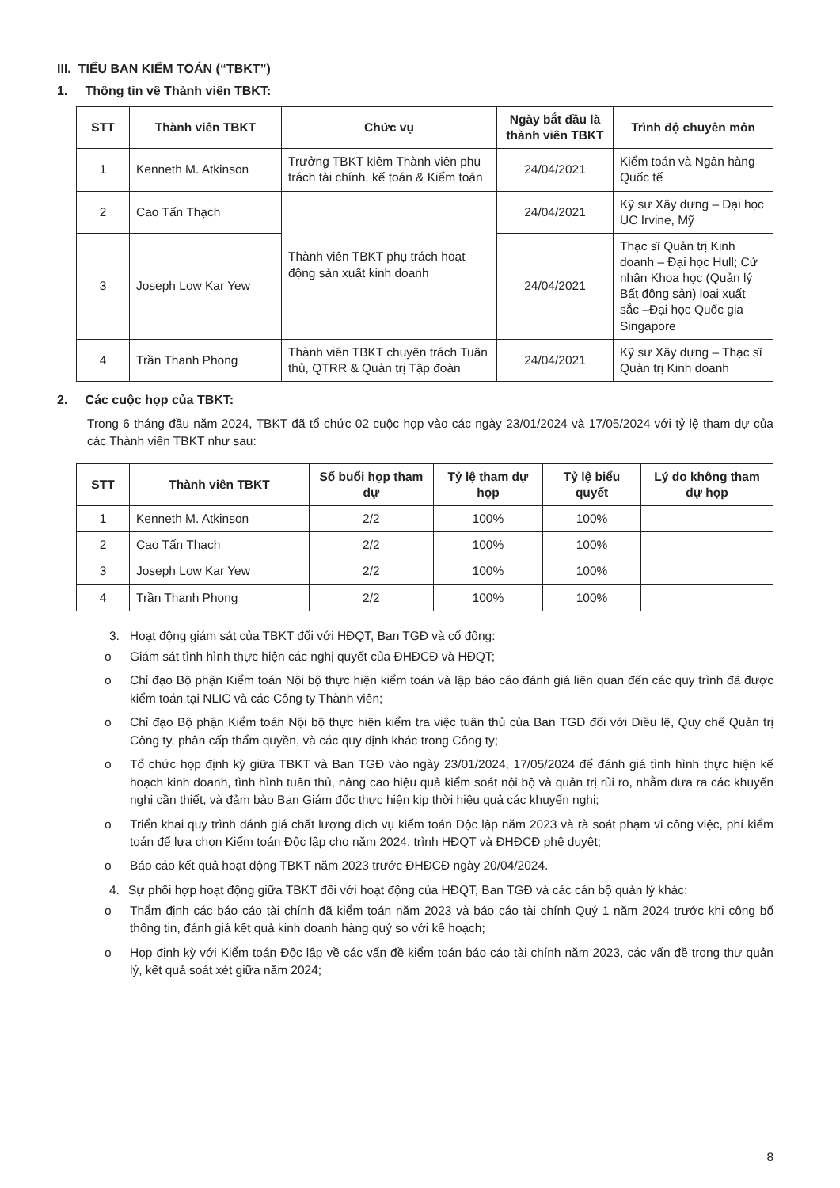III. TIỂU BAN KIỂM TOÁN (“TBKT”)
1. Thông tin về Thành viên TBKT:
| STT | Thành viên TBKT | Chức vụ | Ngày bắt đầu là thành viên TBKT | Trình độ chuyên môn |
| --- | --- | --- | --- | --- |
| 1 | Kenneth M. Atkinson | Trưởng TBKT kiêm Thành viên phụ trách tài chính, kế toán & Kiểm toán | 24/04/2021 | Kiểm toán và Ngân hàng Quốc tế |
| 2 | Cao Tấn Thạch | Thành viên TBKT phụ trách hoạt động sản xuất kinh doanh | 24/04/2021 | Kỹ sư Xây dựng – Đại học UC Irvine, Mỹ |
| 3 | Joseph Low Kar Yew | | 24/04/2021 | Thạc sĩ Quản trị Kinh doanh – Đại học Hull; Cử nhân Khoa học (Quản lý Bất động sản) loại xuất sắc –Đại học Quốc gia Singapore |
| 4 | Trần Thanh Phong | Thành viên TBKT chuyên trách Tuân thủ, QTRR & Quản trị Tập đoàn | 24/04/2021 | Kỹ sư Xây dựng – Thạc sĩ Quản trị Kinh doanh |
2. Các cuộc họp của TBKT:
Trong 6 tháng đầu năm 2024, TBKT đã tổ chức 02 cuộc họp vào các ngày 23/01/2024 và 17/05/2024 với tỷ lệ tham dự của các Thành viên TBKT như sau:
| STT | Thành viên TBKT | Số buổi họp tham dự | Tỷ lệ tham dự họp | Tỷ lệ biểu quyết | Lý do không tham dự họp |
| --- | --- | --- | --- | --- | --- |
| 1 | Kenneth M. Atkinson | 2/2 | 100% | 100% | |
| 2 | Cao Tấn Thạch | 2/2 | 100% | 100% | |
| 3 | Joseph Low Kar Yew | 2/2 | 100% | 100% | |
| 4 | Trần Thanh Phong | 2/2 | 100% | 100% | |
3. Hoạt động giám sát của TBKT đối với HĐQT, Ban TGĐ và cổ đông:
o Giám sát tình hình thực hiện các nghị quyết của ĐHĐCĐ và HĐQT;
o Chỉ đạo Bộ phận Kiểm toán Nội bộ thực hiện kiểm toán và lập báo cáo đánh giá liên quan đến các quy trình đã được kiểm toán tại NLIC và các Công ty Thành viên;
o Chỉ đạo Bộ phận Kiểm toán Nội bộ thực hiện kiểm tra việc tuân thủ của Ban TGĐ đối với Điều lệ, Quy chế Quản trị Công ty, phân cấp thẩm quyền, và các quy định khác trong Công ty;
o Tổ chức họp định kỳ giữa TBKT và Ban TGĐ vào ngày 23/01/2024, 17/05/2024 để đánh giá tình hình thực hiện kế hoạch kinh doanh, tình hình tuân thủ, nâng cao hiệu quả kiểm soát nội bộ và quản trị rủi ro, nhằm đưa ra các khuyến nghị cần thiết, và đảm bảo Ban Giám đốc thực hiện kịp thời hiệu quả các khuyến nghị;
o Triển khai quy trình đánh giá chất lượng dịch vụ kiểm toán Độc lập năm 2023 và rà soát phạm vi công việc, phí kiểm toán để lựa chọn Kiểm toán Độc lập cho năm 2024, trình HĐQT và ĐHĐCĐ phê duyệt;
o Báo cáo kết quả hoạt động TBKT năm 2023 trước ĐHĐCĐ ngày 20/04/2024.
4. Sự phối hợp hoạt động giữa TBKT đối với hoạt động của HĐQT, Ban TGĐ và các cán bộ quản lý khác:
o Thẩm định các báo cáo tài chính đã kiểm toán năm 2023 và báo cáo tài chính Quý 1 năm 2024 trước khi công bố thông tin, đánh giá kết quả kinh doanh hàng quý so với kế hoạch;
o Họp định kỳ với Kiểm toán Độc lập về các vấn đề kiểm toán báo cáo tài chính năm 2023, các vấn đề trong thư quản lý, kết quả soát xét giữa năm 2024;
8